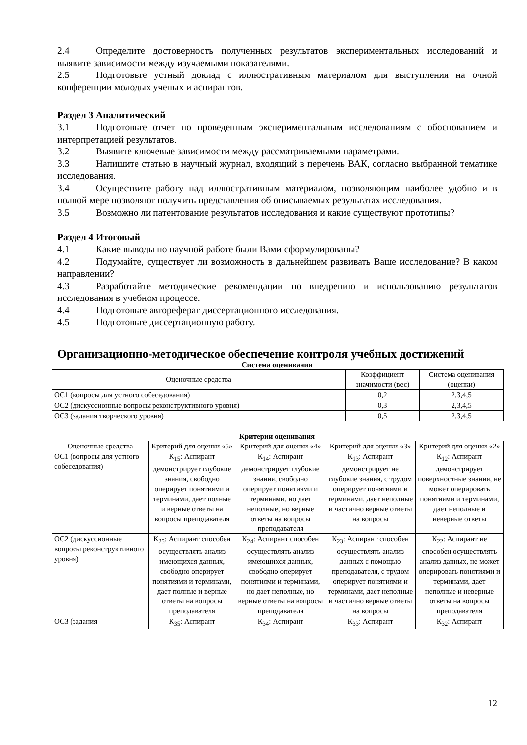2.4 Определите достоверность полученных результатов экспериментальных исследований и выявите зависимости между изучаемыми показателями.
2.5 Подготовьте устный доклад с иллюстративным материалом для выступления на очной конференции молодых ученых и аспирантов.
Раздел 3 Аналитический
3.1 Подготовьте отчет по проведенным экспериментальным исследованиям с обоснованием и интерпретацией результатов.
3.2 Выявите ключевые зависимости между рассматриваемыми параметрами.
3.3 Напишите статью в научный журнал, входящий в перечень ВАК, согласно выбранной тематике исследования.
3.4 Осуществите работу над иллюстративным материалом, позволяющим наиболее удобно и в полной мере позволяют получить представления об описываемых результатах исследования.
3.5 Возможно ли патентование результатов исследования и какие существуют прототипы?
Раздел 4 Итоговый
4.1 Какие выводы по научной работе были Вами сформулированы?
4.2 Подумайте, существует ли возможность в дальнейшем развивать Ваше исследование? В каком направлении?
4.3 Разработайте методические рекомендации по внедрению и использованию результатов исследования в учебном процессе.
4.4 Подготовьте автореферат диссертационного исследования.
4.5 Подготовьте диссертационную работу.
Организационно-методическое обеспечение контроля учебных достижений
Система оценивания
| Оценочные средства | Коэффициент значимости (вес) | Система оценивания (оценки) |
| --- | --- | --- |
| ОС1 (вопросы для устного собеседования) | 0,2 | 2,3,4,5 |
| ОС2 (дискуссионные вопросы реконструктивного уровня) | 0,3 | 2,3,4,5 |
| ОС3 (задания творческого уровня) | 0,5 | 2,3,4,5 |
Критерии оценивания
| Оценочные средства | Критерий для оценки «5» | Критерий для оценки «4» | Критерий для оценки «3» | Критерий для оценки «2» |
| --- | --- | --- | --- | --- |
| ОС1 (вопросы для устного собеседования) | К<sub>15</sub>: Аспирант демонстрирует глубокие знания, свободно оперирует понятиями и терминами, дает полные и верные ответы на вопросы преподавателя | К<sub>14</sub>: Аспирант демонстрирует глубокие знания, свободно оперирует понятиями и терминами, но дает неполные, но верные ответы на вопросы преподавателя | К<sub>13</sub>: Аспирант демонстрирует не глубокие знания, с трудом оперирует понятиями и терминами, дает неполные и частично верные ответы на вопросы | К<sub>12</sub>: Аспирант демонстрирует поверхностные знания, не может оперировать понятиями и терминами, дает неполные и неверные ответы |
| ОС2 (дискуссионные вопросы реконструктивного уровня) | К<sub>25</sub>: Аспирант способен осуществлять анализ имеющихся данных, свободно оперирует понятиями и терминами, дает полные и верные ответы на вопросы преподавателя | К<sub>24</sub>: Аспирант способен осуществлять анализ имеющихся данных, свободно оперирует понятиями и терминами, но дает неполные, но верные ответы на вопросы преподавателя | К<sub>23</sub>: Аспирант способен осуществлять анализ данных с помощью преподавателя, с трудом оперирует понятиями и терминами, дает неполные и частично верные ответы на вопросы | К<sub>22</sub>: Аспирант не способен осуществлять анализ данных, не может оперировать понятиями и терминами, дает неполные и неверные ответы на вопросы преподавателя |
| ОС3 (задания | К<sub>35</sub>: Аспирант | К<sub>34</sub>: Аспирант | К<sub>33</sub>: Аспирант | К<sub>32</sub>: Аспирант |
12